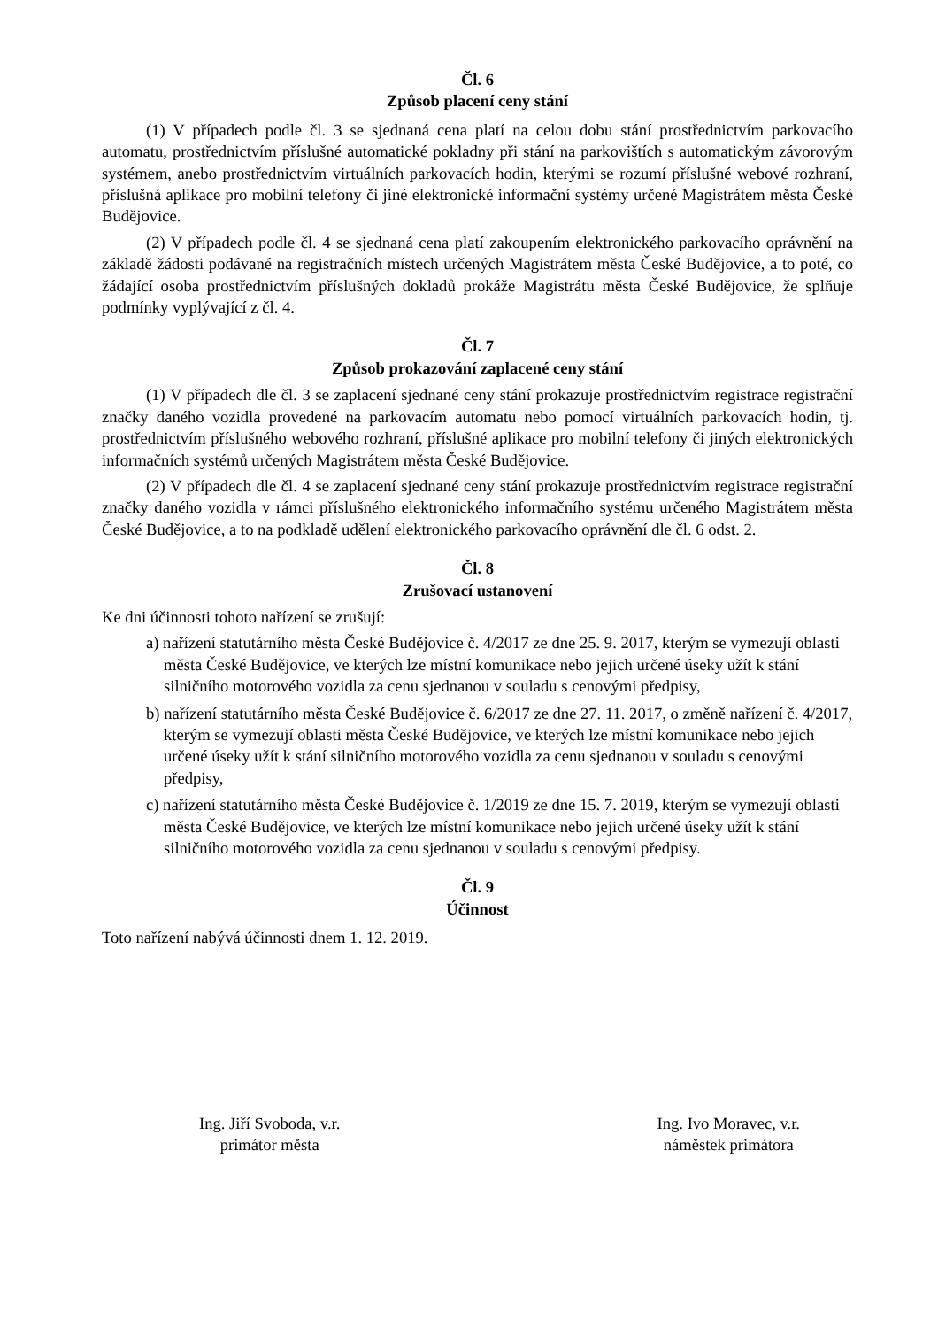Čl. 6
Způsob placení ceny stání
(1) V případech podle čl. 3 se sjednaná cena platí na celou dobu stání prostřednictvím parkovacího automatu, prostřednictvím příslušné automatické pokladny při stání na parkovištích s automatickým závorovým systémem, anebo prostřednictvím virtuálních parkovacích hodin, kterými se rozumí příslušné webové rozhraní, příslušná aplikace pro mobilní telefony či jiné elektronické informační systémy určené Magistrátem města České Budějovice.
(2) V případech podle čl. 4 se sjednaná cena platí zakoupením elektronického parkovacího oprávnění na základě žádosti podávané na registračních místech určených Magistrátem města České Budějovice, a to poté, co žádající osoba prostřednictvím příslušných dokladů prokáže Magistrátu města České Budějovice, že splňuje podmínky vyplývající z čl. 4.
Čl. 7
Způsob prokazování zaplacené ceny stání
(1) V případech dle čl. 3 se zaplacení sjednané ceny stání prokazuje prostřednictvím registrace registrační značky daného vozidla provedené na parkovacím automatu nebo pomocí virtuálních parkovacích hodin, tj. prostřednictvím příslušného webového rozhraní, příslušné aplikace pro mobilní telefony či jiných elektronických informačních systémů určených Magistrátem města České Budějovice.
(2) V případech dle čl. 4 se zaplacení sjednané ceny stání prokazuje prostřednictvím registrace registrační značky daného vozidla v rámci příslušného elektronického informačního systému určeného Magistrátem města České Budějovice, a to na podkladě udělení elektronického parkovacího oprávnění dle čl. 6 odst. 2.
Čl. 8
Zrušovací ustanovení
Ke dni účinnosti tohoto nařízení se zrušují:
a) nařízení statutárního města České Budějovice č. 4/2017 ze dne 25. 9. 2017, kterým se vymezují oblasti města České Budějovice, ve kterých lze místní komunikace nebo jejich určené úseky užít k stání silničního motorového vozidla za cenu sjednanou v souladu s cenovými předpisy,
b) nařízení statutárního města České Budějovice č. 6/2017 ze dne 27. 11. 2017, o změně nařízení č. 4/2017, kterým se vymezují oblasti města České Budějovice, ve kterých lze místní komunikace nebo jejich určené úseky užít k stání silničního motorového vozidla za cenu sjednanou v souladu s cenovými předpisy,
c) nařízení statutárního města České Budějovice č. 1/2019 ze dne 15. 7. 2019, kterým se vymezují oblasti města České Budějovice, ve kterých lze místní komunikace nebo jejich určené úseky užít k stání silničního motorového vozidla za cenu sjednanou v souladu s cenovými předpisy.
Čl. 9
Účinnost
Toto nařízení nabývá účinnosti dnem 1. 12. 2019.
Ing. Jiří Svoboda, v.r.
primátor města
Ing. Ivo Moravec, v.r.
náměstek primátora